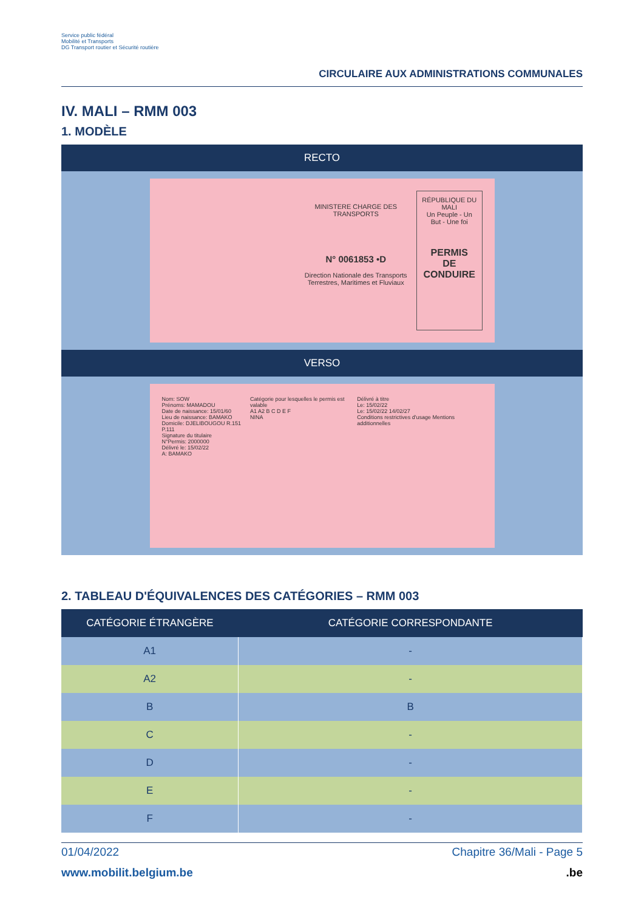Service public fédéral
Mobilité et Transports
DG Transport routier et Sécurité routière
CIRCULAIRE AUX ADMINISTRATIONS COMMUNALES
IV. MALI – RMM 003
1. MODÈLE
RECTO
MINISTERE CHARGE DES TRANSPORTS
N° 0061853 •D
Direction Nationale des Transports Terrestres, Maritimes et Fluviaux
RÉPUBLIQUE DU MALI
Un Peuple - Un But - Une foi
PERMIS
DE
CONDUIRE
VERSO
Nom: SOW
Prénoms: MAMADOU
Date de naissance: 15/01/60
Lieu de naissance: BAMAKO
Domicile: DJELIBOUGOU R.151 P.111
Signature du titulaire
N°Permis: 2000000
Délivré le: 15/02/22
A: BAMAKO
Catégorie pour lesquelles le permis est valable
A1 A2 B C D E F
NINA
Délivré à titre
Le: 15/02/22
Le: 15/02/22 14/02/27
Conditions restrictives d'usage Mentions additionnelles
2. TABLEAU D'ÉQUIVALENCES DES CATÉGORIES – RMM 003
| CATÉGORIE ÉTRANGÈRE | CATÉGORIE CORRESPONDANTE |
| --- | --- |
| A1 | - |
| A2 | - |
| B | B |
| C | - |
| D | - |
| E | - |
| F | - |
01/04/2022 Chapitre 36/Mali - Page 5
www.mobilit.belgium.be.be